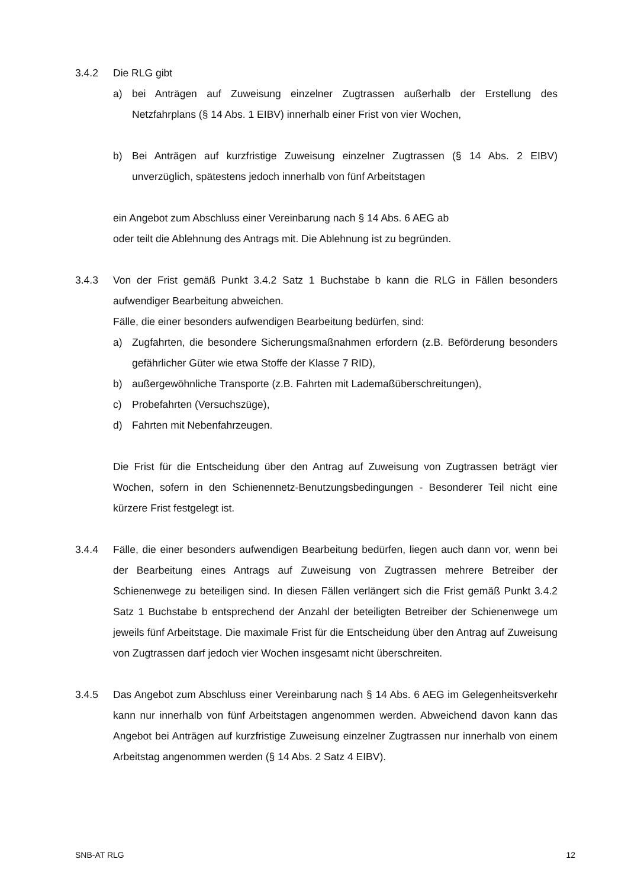3.4.2 Die RLG gibt
a) bei Anträgen auf Zuweisung einzelner Zugtrassen außerhalb der Erstellung des Netzfahrplans (§ 14 Abs. 1 EIBV) innerhalb einer Frist von vier Wochen,
b) Bei Anträgen auf kurzfristige Zuweisung einzelner Zugtrassen (§ 14 Abs. 2 EIBV) unverzüglich, spätestens jedoch innerhalb von fünf Arbeitstagen
ein Angebot zum Abschluss einer Vereinbarung nach § 14 Abs. 6 AEG ab
oder teilt die Ablehnung des Antrags mit. Die Ablehnung ist zu begründen.
3.4.3 Von der Frist gemäß Punkt 3.4.2 Satz 1 Buchstabe b kann die RLG in Fällen besonders aufwendiger Bearbeitung abweichen.
Fälle, die einer besonders aufwendigen Bearbeitung bedürfen, sind:
a) Zugfahrten, die besondere Sicherungsmaßnahmen erfordern (z.B. Beförderung besonders gefährlicher Güter wie etwa Stoffe der Klasse 7 RID),
b) außergewöhnliche Transporte (z.B. Fahrten mit Lademaßüberschreitungen),
c) Probefahrten (Versuchszüge),
d) Fahrten mit Nebenfahrzeugen.
Die Frist für die Entscheidung über den Antrag auf Zuweisung von Zugtrassen beträgt vier Wochen, sofern in den Schienennetz-Benutzungsbedingungen - Besonderer Teil nicht eine kürzere Frist festgelegt ist.
3.4.4 Fälle, die einer besonders aufwendigen Bearbeitung bedürfen, liegen auch dann vor, wenn bei der Bearbeitung eines Antrags auf Zuweisung von Zugtrassen mehrere Betreiber der Schienenwege zu beteiligen sind. In diesen Fällen verlängert sich die Frist gemäß Punkt 3.4.2 Satz 1 Buchstabe b entsprechend der Anzahl der beteiligten Betreiber der Schienenwege um jeweils fünf Arbeitstage. Die maximale Frist für die Entscheidung über den Antrag auf Zuweisung von Zugtrassen darf jedoch vier Wochen insgesamt nicht überschreiten.
3.4.5 Das Angebot zum Abschluss einer Vereinbarung nach § 14 Abs. 6 AEG im Gelegenheitsverkehr kann nur innerhalb von fünf Arbeitstagen angenommen werden. Abweichend davon kann das Angebot bei Anträgen auf kurzfristige Zuweisung einzelner Zugtrassen nur innerhalb von einem Arbeitstag angenommen werden (§ 14 Abs. 2 Satz 4 EIBV).
SNB-AT RLG 12